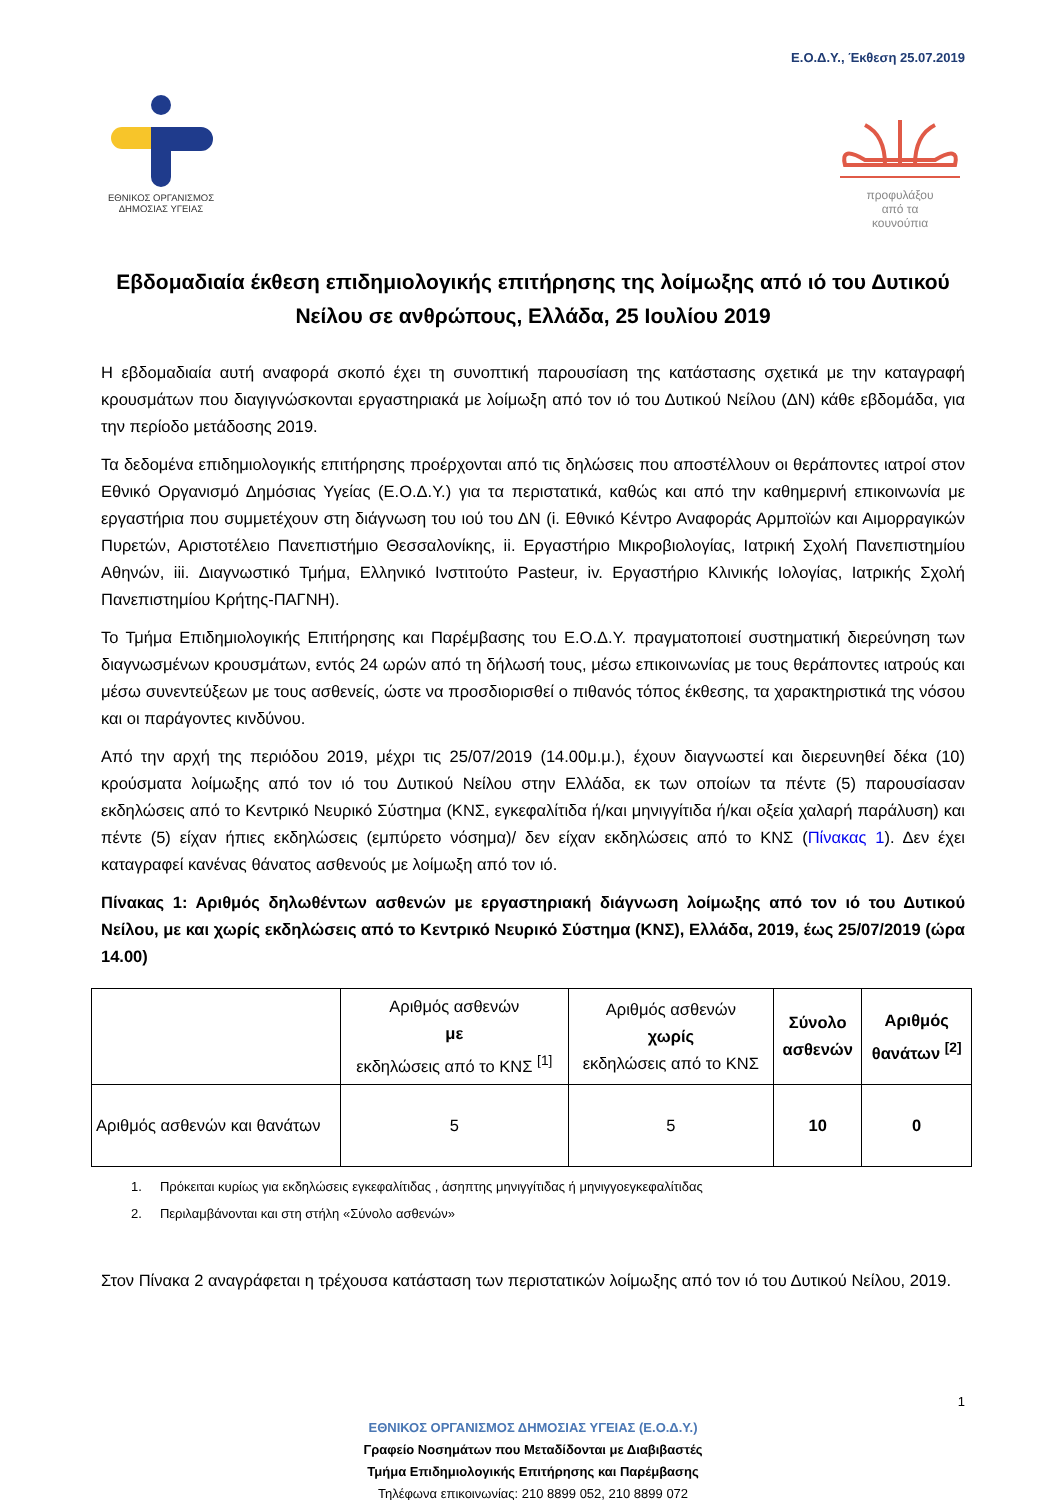Ε.Ο.Δ.Υ., Έκθεση 25.07.2019
ΕΘΝΙΚΟΣ ΟΡΓΑΝΙΣΜΟΣ
ΔΗΜΟΣΙΑΣ ΥΓΕΙΑΣ
προφυλάξου
από τα
κουνούπια
Εβδομαδιαία έκθεση επιδημιολογικής επιτήρησης της λοίμωξης από ιό του Δυτικού Νείλου σε ανθρώπους, Ελλάδα, 25 Ιουλίου 2019
Η εβδομαδιαία αυτή αναφορά σκοπό έχει τη συνοπτική παρουσίαση της κατάστασης σχετικά με την καταγραφή κρουσμάτων που διαγιγνώσκονται εργαστηριακά με λοίμωξη από τον ιό του Δυτικού Νείλου (ΔΝ) κάθε εβδομάδα, για την περίοδο μετάδοσης 2019.
Τα δεδομένα επιδημιολογικής επιτήρησης προέρχονται από τις δηλώσεις που αποστέλλουν οι θεράποντες ιατροί στον Εθνικό Οργανισμό Δημόσιας Υγείας (Ε.Ο.Δ.Υ.) για τα περιστατικά, καθώς και από την καθημερινή επικοινωνία με εργαστήρια που συμμετέχουν στη διάγνωση του ιού του ΔΝ (i. Εθνικό Κέντρο Αναφοράς Αρμποϊών και Αιμορραγικών Πυρετών, Αριστοτέλειο Πανεπιστήμιο Θεσσαλονίκης, ii. Εργαστήριο Μικροβιολογίας, Ιατρική Σχολή Πανεπιστημίου Αθηνών, iii. Διαγνωστικό Τμήμα, Ελληνικό Ινστιτούτο Pasteur, iv. Εργαστήριο Κλινικής Ιολογίας, Ιατρικής Σχολή Πανεπιστημίου Κρήτης-ΠΑΓΝΗ).
Το Τμήμα Επιδημιολογικής Επιτήρησης και Παρέμβασης του Ε.Ο.Δ.Υ. πραγματοποιεί συστηματική διερεύνηση των διαγνωσμένων κρουσμάτων, εντός 24 ωρών από τη δήλωσή τους, μέσω επικοινωνίας με τους θεράποντες ιατρούς και μέσω συνεντεύξεων με τους ασθενείς, ώστε να προσδιορισθεί ο πιθανός τόπος έκθεσης, τα χαρακτηριστικά της νόσου και οι παράγοντες κινδύνου.
Από την αρχή της περιόδου 2019, μέχρι τις 25/07/2019 (14.00μ.μ.), έχουν διαγνωστεί και διερευνηθεί δέκα (10) κρούσματα λοίμωξης από τον ιό του Δυτικού Νείλου στην Ελλάδα, εκ των οποίων τα πέντε (5) παρουσίασαν εκδηλώσεις από το Κεντρικό Νευρικό Σύστημα (ΚΝΣ, εγκεφαλίτιδα ή/και μηνιγγίτιδα ή/και οξεία χαλαρή παράλυση) και πέντε (5) είχαν ήπιες εκδηλώσεις (εμπύρετο νόσημα)/ δεν είχαν εκδηλώσεις από το ΚΝΣ (Πίνακας 1). Δεν έχει καταγραφεί κανένας θάνατος ασθενούς με λοίμωξη από τον ιό.
Πίνακας 1: Αριθμός δηλωθέντων ασθενών με εργαστηριακή διάγνωση λοίμωξης από τον ιό του Δυτικού Νείλου, με και χωρίς εκδηλώσεις από το Κεντρικό Νευρικό Σύστημα (ΚΝΣ), Ελλάδα, 2019, έως 25/07/2019 (ώρα 14.00)
| | Αριθμός ασθενών με εκδηλώσεις από το ΚΝΣ <sup>[1]</sup> | Αριθμός ασθενών χωρίς εκδηλώσεις από το ΚΝΣ | Σύνολο ασθενών | Αριθμός θανάτων <sup>[2]</sup> |
| --- | --- | --- | --- | --- |
| Αριθμός ασθενών και θανάτων | 5 | 5 | 10 | 0 |
1. Πρόκειται κυρίως για εκδηλώσεις εγκεφαλίτιδας , άσηπτης μηνιγγίτιδας ή μηνιγγοεγκεφαλίτιδας
2. Περιλαμβάνονται και στη στήλη «Σύνολο ασθενών»
Στον Πίνακα 2 αναγράφεται η τρέχουσα κατάσταση των περιστατικών λοίμωξης από τον ιό του Δυτικού Νείλου, 2019.
1
ΕΘΝΙΚΟΣ ΟΡΓΑΝΙΣΜΟΣ ΔΗΜΟΣΙΑΣ ΥΓΕΙΑΣ (Ε.Ο.Δ.Υ.)
Γραφείο Νοσημάτων που Μεταδίδονται με Διαβιβαστές
Τμήμα Επιδημιολογικής Επιτήρησης και Παρέμβασης
Τηλέφωνα επικοινωνίας: 210 8899 052, 210 8899 072